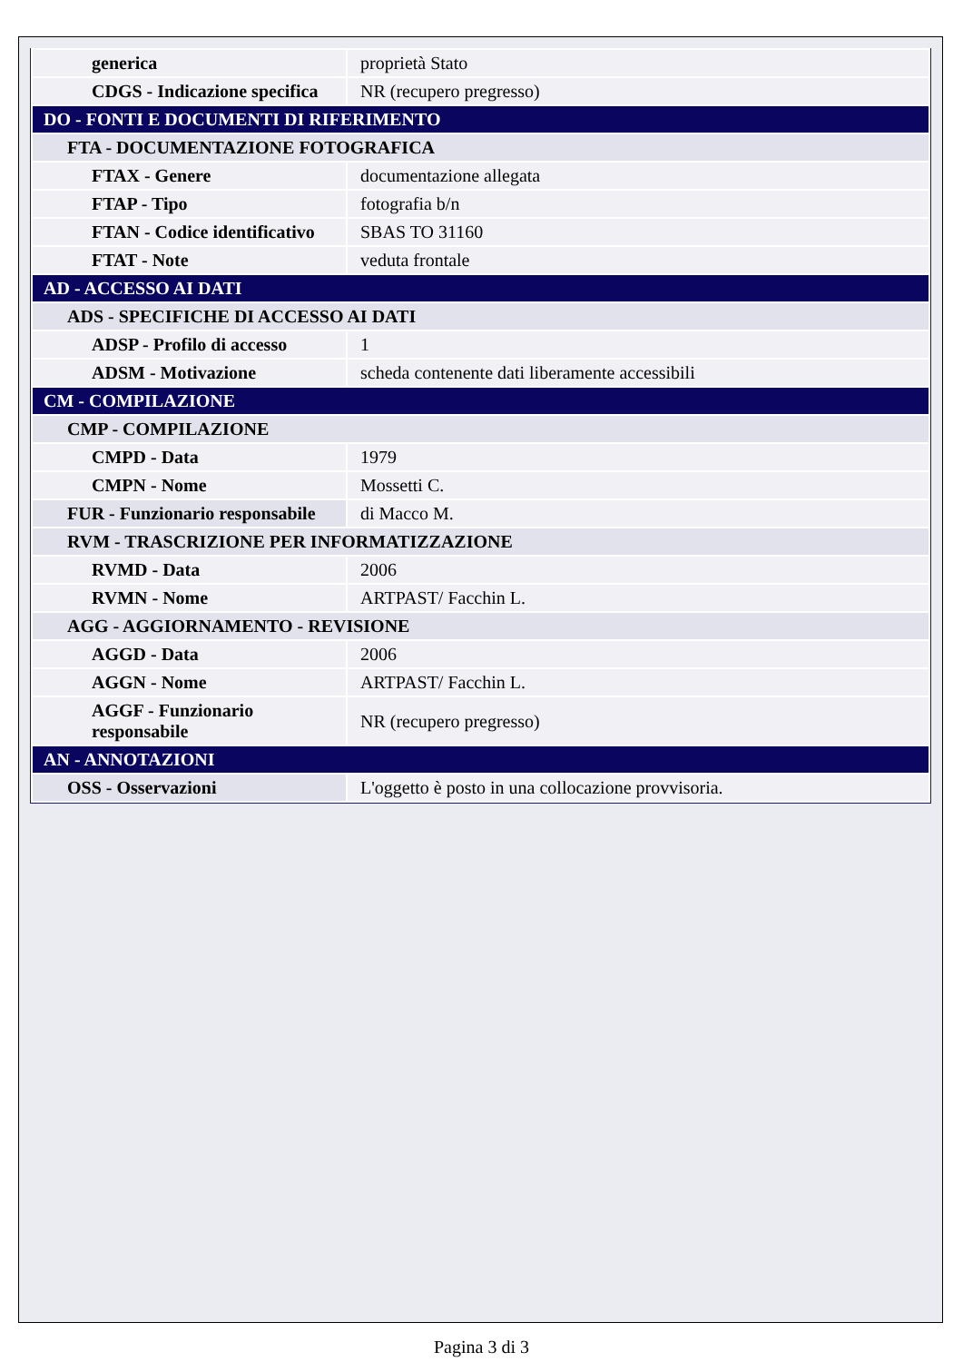| generica | proprietà Stato |
| CDGS - Indicazione specifica | NR (recupero pregresso) |
| DO - FONTI E DOCUMENTI DI RIFERIMENTO | |
| FTA - DOCUMENTAZIONE FOTOGRAFICA | |
| FTAX - Genere | documentazione allegata |
| FTAP - Tipo | fotografia b/n |
| FTAN - Codice identificativo | SBAS TO 31160 |
| FTAT - Note | veduta frontale |
| AD - ACCESSO AI DATI | |
| ADS - SPECIFICHE DI ACCESSO AI DATI | |
| ADSP - Profilo di accesso | 1 |
| ADSM - Motivazione | scheda contenente dati liberamente accessibili |
| CM - COMPILAZIONE | |
| CMP - COMPILAZIONE | |
| CMPD - Data | 1979 |
| CMPN - Nome | Mossetti C. |
| FUR - Funzionario responsabile | di Macco M. |
| RVM - TRASCRIZIONE PER INFORMATIZZAZIONE | |
| RVMD - Data | 2006 |
| RVMN - Nome | ARTPAST/ Facchin L. |
| AGG - AGGIORNAMENTO - REVISIONE | |
| AGGD - Data | 2006 |
| AGGN - Nome | ARTPAST/ Facchin L. |
| AGGF - Funzionario responsabile | NR (recupero pregresso) |
| AN - ANNOTAZIONI | |
| OSS - Osservazioni | L'oggetto è posto in una collocazione provvisoria. |
Pagina 3 di 3